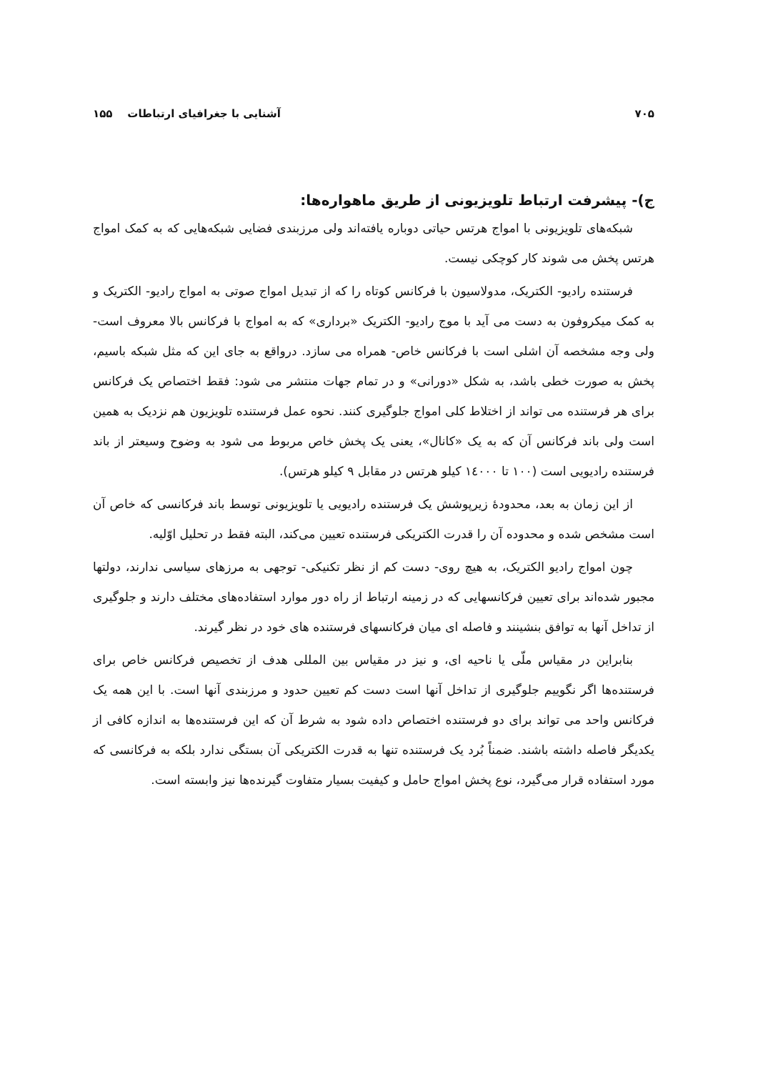۷۰۵ آشنایی با جغرافیای ارتباطات ۱۵۵
ج)- پیشرفت ارتباط تلویزیونی از طریق ماهواره‌ها:
شبکه‌های تلویزیونی با امواج هرتس حیاتی دوباره یافته‌اند ولی مرزبندی فضایی شبکه‌هایی که به کمک امواج هرتس پخش می شوند کار کوچکی نیست.
فرستنده رادیو- الکتریک، مدولاسیون با فرکانس کوتاه را که از تبدیل امواج صوتی به امواج رادیو- الکتریک و به کمک میکروفون به دست می آید با موج رادیو- الکتریک «برداری» که به امواج با فرکانس بالا معروف است- ولی وجه مشخصه آن اشلی است با فرکانس خاص- همراه می سازد. درواقع به جای این که مثل شبکه باسیم، پخش به صورت خطی باشد، به شکل «دورانی» و در تمام جهات منتشر می شود: فقط اختصاص یک فرکانس برای هر فرستنده می تواند از اختلاط کلی امواج جلوگیری کنند. نحوه عمل فرستنده تلویزیون هم نزدیک به همین است ولی باند فرکانس آن که به یک «کانال»، یعنی یک پخش خاص مربوط می شود به وضوح وسیعتر از باند فرستنده رادیویی است (۱۰۰ تا ۱٤۰۰۰ کیلو هرتس در مقابل ۹ کیلو هرتس).
از این زمان به بعد، محدودهٔ زیرپوشش یک فرستنده رادیویی یا تلویزیونی توسط باند فرکانسی که خاص آن است مشخص شده و محدوده آن را قدرت الکتریکی فرستنده تعیین می‌کند، البته فقط در تحلیل اوّلیه.
چون امواج رادیو الکتریک، به هیچ روی- دست کم از نظر تکنیکی- توجهی به مرزهای سیاسی ندارند، دولتها مجبور شده‌اند برای تعیین فرکانسهایی که در زمینه ارتباط از راه دور موارد استفاده‌های مختلف دارند و جلوگیری از تداخل آنها به توافق بنشینند و فاصله ای میان فرکانسهای فرستنده های خود در نظر گیرند.
بنابراین در مقیاس ملّی یا ناحیه ای، و نیز در مقیاس بین المللی هدف از تخصیص فرکانس خاص برای فرستنده‌ها اگر نگوییم جلوگیری از تداخل آنها است دست کم تعیین حدود و مرزبندی آنها است. با این همه یک فرکانس واحد می تواند برای دو فرستنده اختصاص داده شود به شرط آن که این فرستنده‌ها به اندازه کافی از یکدیگر فاصله داشته باشند. ضمناً بُرد یک فرستنده تنها به قدرت الکتریکی آن بستگی ندارد بلکه به فرکانسی که مورد استفاده قرار می‌گیرد، نوع پخش امواج حامل و کیفیت بسیار متفاوت گیرنده‌ها نیز وابسته است.